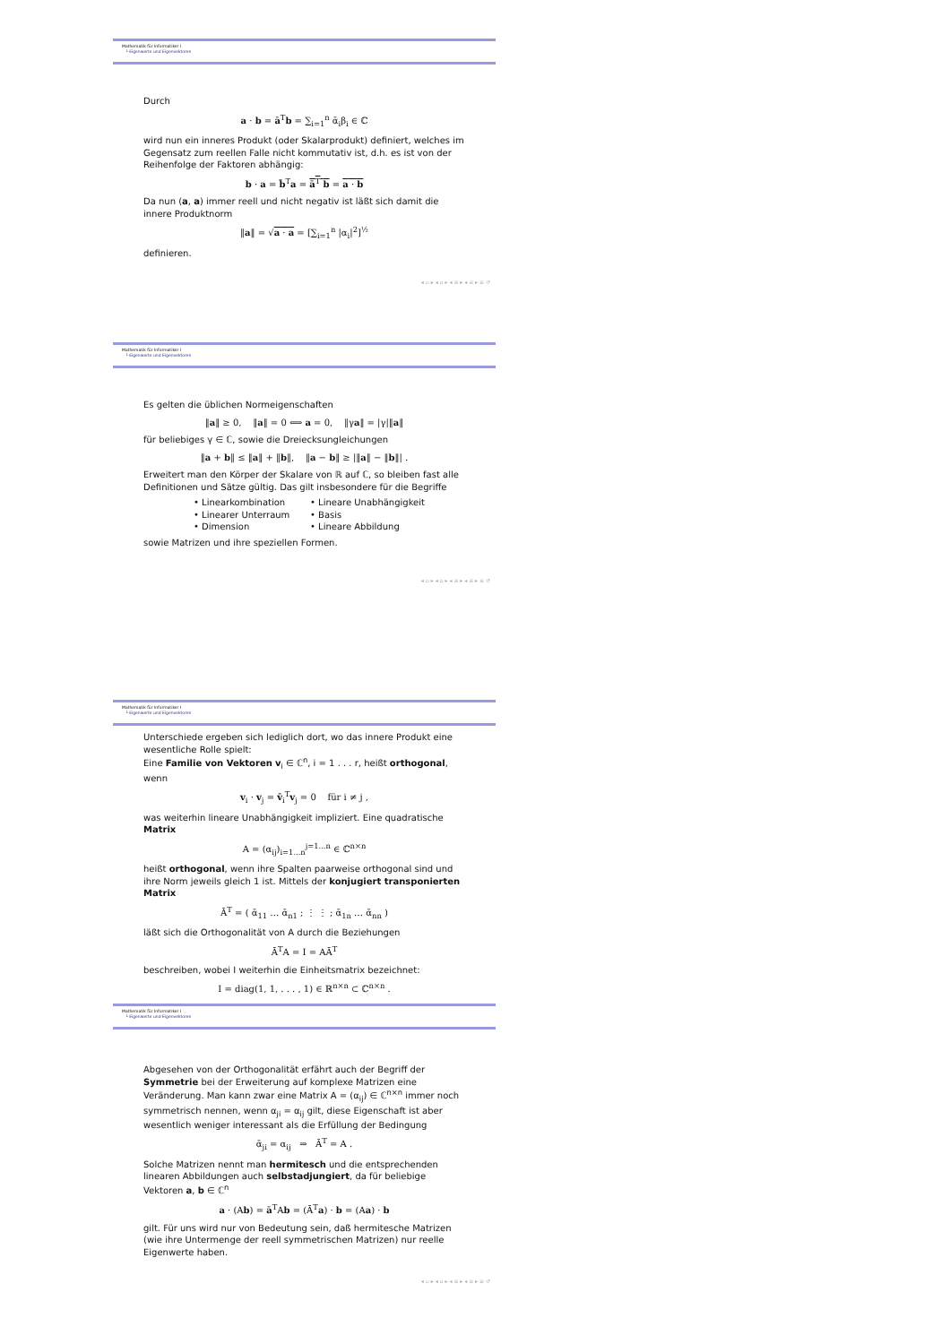Mathematik für Informatiker I
└ Eigenwerte und Eigenvektoren
Durch
a · b = ā<sup>T</sup>b = ∑<sub>i=1</sub><sup>n</sup> ᾱ<sub>i</sub>β<sub>i</sub> ∈ ℂ
wird nun ein inneres Produkt (oder Skalarprodukt) definiert, welches im Gegensatz zum reellen Falle nicht kommutativ ist, d.h. es ist von der Reihenfolge der Faktoren abhängig:
b · a = b̄<sup>T</sup>a = ā<sup>T</sup> b = a · b
Da nun (a, a) immer reell und nicht negativ ist läßt sich damit die innere Produktnorm
‖a‖ = √a · a = [∑<sub>i=1</sub><sup>n</sup> |α<sub>i</sub>|<sup>2</sup>]<sup>½</sup>
definieren.
◂ ▫ ▸ ◂ ▫ ▸ ◂ ≡ ▸ ◂ ≡ ▸ ≡ ↺
Mathematik für Informatiker I
└ Eigenwerte und Eigenvektoren
Es gelten die üblichen Normeigenschaften
‖a‖ ≥ 0, ‖a‖ = 0 ⟺ a = 0, ‖γa‖ = |γ|‖a‖
für beliebiges γ ∈ ℂ, sowie die Dreiecksungleichungen
‖a + b‖ ≤ ‖a‖ + ‖b‖, ‖a − b‖ ≥ |‖a‖ − ‖b‖| .
Erweitert man den Körper der Skalare von ℝ auf ℂ, so bleiben fast alle Definitionen und Sätze gültig. Das gilt insbesondere für die Begriffe
• Linearkombination
• Lineare Unabhängigkeit
• Linearer Unterraum
• Basis
• Dimension
• Lineare Abbildung
sowie Matrizen und ihre speziellen Formen.
◂ ▫ ▸ ◂ ▫ ▸ ◂ ≡ ▸ ◂ ≡ ▸ ≡ ↺
Mathematik für Informatiker I
└ Eigenwerte und Eigenvektoren
Unterschiede ergeben sich lediglich dort, wo das innere Produkt eine wesentliche Rolle spielt:
Eine Familie von Vektoren v<sub>i</sub> ∈ ℂ<sup>n</sup>, i = 1 . . . r, heißt orthogonal, wenn
v<sub>i</sub> · v<sub>j</sub> = v̄<sub>i</sub><sup>T</sup>v<sub>j</sub> = 0 für i ≠ j ,
was weiterhin lineare Unabhängigkeit impliziert. Eine quadratische Matrix
A = (α<sub>ij</sub>)<sub>i=1...n</sub><sup>j=1...n</sup> ∈ ℂ<sup>n×n</sup>
heißt orthogonal, wenn ihre Spalten paarweise orthogonal sind und ihre Norm jeweils gleich 1 ist. Mittels der konjugiert transponierten Matrix
Ā<sup>T</sup> = ( ᾱ<sub>11</sub> … ᾱ<sub>n1</sub> ; ⋮ ⋮ ; ᾱ<sub>1n</sub> … ᾱ<sub>nn</sub> )
läßt sich die Orthogonalität von A durch die Beziehungen
Ā<sup>T</sup>A = I = AĀ<sup>T</sup>
beschreiben, wobei I weiterhin die Einheitsmatrix bezeichnet:
I = diag(1, 1, . . . , 1) ∈ ℝ<sup>n×n</sup> ⊂ ℂ<sup>n×n</sup> .
Mathematik für Informatiker I
└ Eigenwerte und Eigenvektoren
Abgesehen von der Orthogonalität erfährt auch der Begriff der Symmetrie bei der Erweiterung auf komplexe Matrizen eine Veränderung. Man kann zwar eine Matrix A = (α<sub>ij</sub>) ∈ ℂ<sup>n×n</sup> immer noch symmetrisch nennen, wenn α<sub>ji</sub> = α<sub>ij</sub> gilt, diese Eigenschaft ist aber wesentlich weniger interessant als die Erfüllung der Bedingung
ᾱ<sub>ji</sub> = α<sub>ij</sub> ⇒ Ā<sup>T</sup> = A .
Solche Matrizen nennt man hermitesch und die entsprechenden linearen Abbildungen auch selbstadjungiert, da für beliebige Vektoren a, b ∈ ℂ<sup>n</sup>
a · (Ab) = ā<sup>T</sup>Ab = (Ā<sup>T</sup>a) · b = (Aa) · b
gilt. Für uns wird nur von Bedeutung sein, daß hermitesche Matrizen (wie ihre Untermenge der reell symmetrischen Matrizen) nur reelle Eigenwerte haben.
◂ ▫ ▸ ◂ ▫ ▸ ◂ ≡ ▸ ◂ ≡ ▸ ≡ ↺